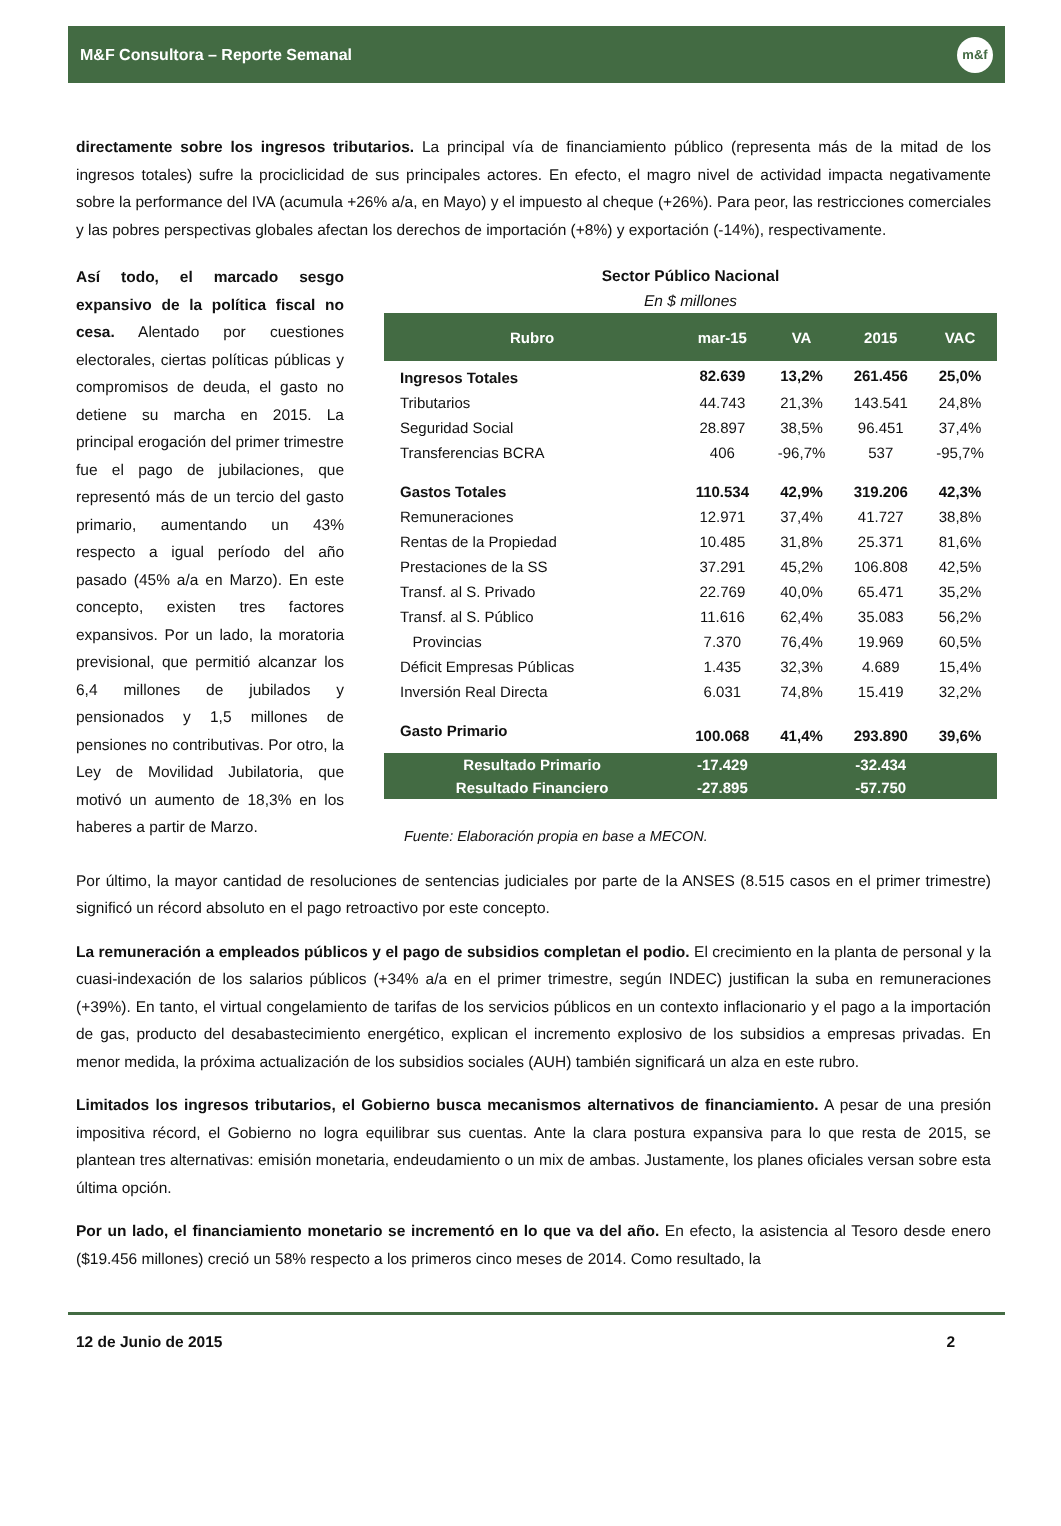M&F Consultora – Reporte Semanal
m&f
directamente sobre los ingresos tributarios. La principal vía de financiamiento público (representa más de la mitad de los ingresos totales) sufre la prociclicidad de sus principales actores. En efecto, el magro nivel de actividad impacta negativamente sobre la performance del IVA (acumula +26% a/a, en Mayo) y el impuesto al cheque (+26%). Para peor, las restricciones comerciales y las pobres perspectivas globales afectan los derechos de importación (+8%) y exportación (-14%), respectivamente.
Así todo, el marcado sesgo expansivo de la política fiscal no cesa. Alentado por cuestiones electorales, ciertas políticas públicas y compromisos de deuda, el gasto no detiene su marcha en 2015. La principal erogación del primer trimestre fue el pago de jubilaciones, que representó más de un tercio del gasto primario, aumentando un 43% respecto a igual período del año pasado (45% a/a en Marzo). En este concepto, existen tres factores expansivos. Por un lado, la moratoria previsional, que permitió alcanzar los 6,4 millones de jubilados y pensionados y 1,5 millones de pensiones no contributivas. Por otro, la Ley de Movilidad Jubilatoria, que motivó un aumento de 18,3% en los haberes a partir de Marzo.
Sector Público Nacional
En $ millones
| Rubro | mar-15 | VA | 2015 | VAC |
| --- | --- | --- | --- | --- |
| Ingresos Totales | 82.639 | 13,2% | 261.456 | 25,0% |
| Tributarios | 44.743 | 21,3% | 143.541 | 24,8% |
| Seguridad Social | 28.897 | 38,5% | 96.451 | 37,4% |
| Transferencias BCRA | 406 | -96,7% | 537 | -95,7% |
| Gastos Totales | 110.534 | 42,9% | 319.206 | 42,3% |
| Remuneraciones | 12.971 | 37,4% | 41.727 | 38,8% |
| Rentas de la Propiedad | 10.485 | 31,8% | 25.371 | 81,6% |
| Prestaciones de la SS | 37.291 | 45,2% | 106.808 | 42,5% |
| Transf. al S. Privado | 22.769 | 40,0% | 65.471 | 35,2% |
| Transf. al S. Público | 11.616 | 62,4% | 35.083 | 56,2% |
| Provincias | 7.370 | 76,4% | 19.969 | 60,5% |
| Déficit Empresas Públicas | 1.435 | 32,3% | 4.689 | 15,4% |
| Inversión Real Directa | 6.031 | 74,8% | 15.419 | 32,2% |
| Gasto Primario | 100.068 | 41,4% | 293.890 | 39,6% |
| Resultado Primario | -17.429 | | -32.434 | |
| Resultado Financiero | -27.895 | | -57.750 | |
Fuente: Elaboración propia en base a MECON.
Por último, la mayor cantidad de resoluciones de sentencias judiciales por parte de la ANSES (8.515 casos en el primer trimestre) significó un récord absoluto en el pago retroactivo por este concepto.
La remuneración a empleados públicos y el pago de subsidios completan el podio. El crecimiento en la planta de personal y la cuasi-indexación de los salarios públicos (+34% a/a en el primer trimestre, según INDEC) justifican la suba en remuneraciones (+39%). En tanto, el virtual congelamiento de tarifas de los servicios públicos en un contexto inflacionario y el pago a la importación de gas, producto del desabastecimiento energético, explican el incremento explosivo de los subsidios a empresas privadas. En menor medida, la próxima actualización de los subsidios sociales (AUH) también significará un alza en este rubro.
Limitados los ingresos tributarios, el Gobierno busca mecanismos alternativos de financiamiento. A pesar de una presión impositiva récord, el Gobierno no logra equilibrar sus cuentas. Ante la clara postura expansiva para lo que resta de 2015, se plantean tres alternativas: emisión monetaria, endeudamiento o un mix de ambas. Justamente, los planes oficiales versan sobre esta última opción.
Por un lado, el financiamiento monetario se incrementó en lo que va del año. En efecto, la asistencia al Tesoro desde enero ($19.456 millones) creció un 58% respecto a los primeros cinco meses de 2014. Como resultado, la
12 de Junio de 2015 2